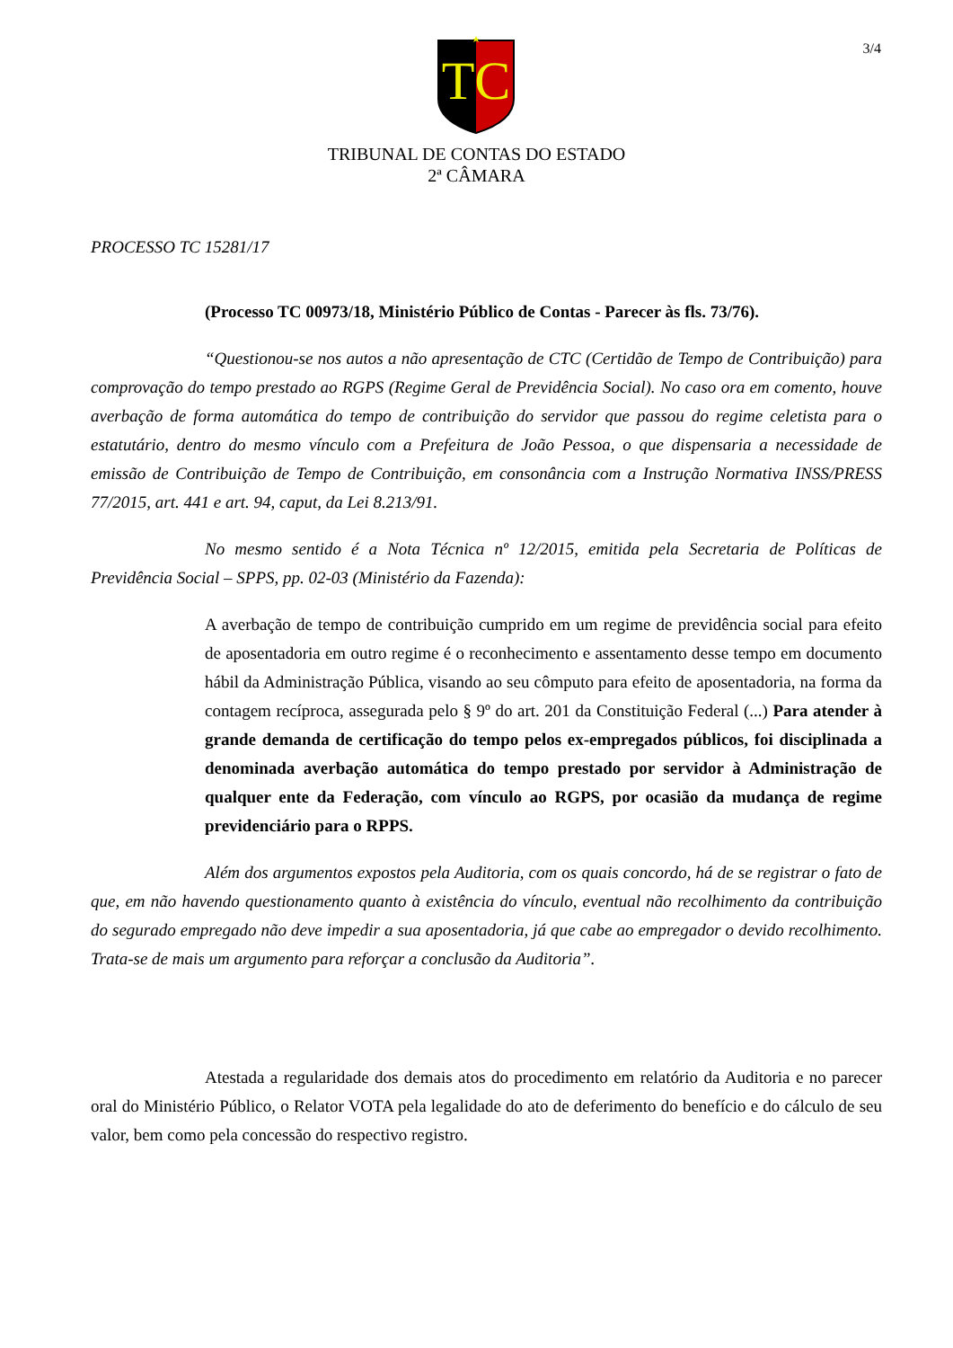3/4
TC
TRIBUNAL DE CONTAS DO ESTADO
2ª CÂMARA
PROCESSO TC 15281/17
(Processo TC 00973/18, Ministério Público de Contas - Parecer às fls. 73/76).
“Questionou-se nos autos a não apresentação de CTC (Certidão de Tempo de Contribuição) para comprovação do tempo prestado ao RGPS (Regime Geral de Previdência Social). No caso ora em comento, houve averbação de forma automática do tempo de contribuição do servidor que passou do regime celetista para o estatutário, dentro do mesmo vínculo com a Prefeitura de João Pessoa, o que dispensaria a necessidade de emissão de Contribuição de Tempo de Contribuição, em consonância com a Instrução Normativa INSS/PRESS 77/2015, art. 441 e art. 94, caput, da Lei 8.213/91.
No mesmo sentido é a Nota Técnica nº 12/2015, emitida pela Secretaria de Políticas de Previdência Social – SPPS, pp. 02-03 (Ministério da Fazenda):
A averbação de tempo de contribuição cumprido em um regime de previdência social para efeito de aposentadoria em outro regime é o reconhecimento e assentamento desse tempo em documento hábil da Administração Pública, visando ao seu cômputo para efeito de aposentadoria, na forma da contagem recíproca, assegurada pelo § 9º do art. 201 da Constituição Federal (...) Para atender à grande demanda de certificação do tempo pelos ex-empregados públicos, foi disciplinada a denominada averbação automática do tempo prestado por servidor à Administração de qualquer ente da Federação, com vínculo ao RGPS, por ocasião da mudança de regime previdenciário para o RPPS.
Além dos argumentos expostos pela Auditoria, com os quais concordo, há de se registrar o fato de que, em não havendo questionamento quanto à existência do vínculo, eventual não recolhimento da contribuição do segurado empregado não deve impedir a sua aposentadoria, já que cabe ao empregador o devido recolhimento. Trata-se de mais um argumento para reforçar a conclusão da Auditoria”.
Atestada a regularidade dos demais atos do procedimento em relatório da Auditoria e no parecer oral do Ministério Público, o Relator VOTA pela legalidade do ato de deferimento do benefício e do cálculo de seu valor, bem como pela concessão do respectivo registro.